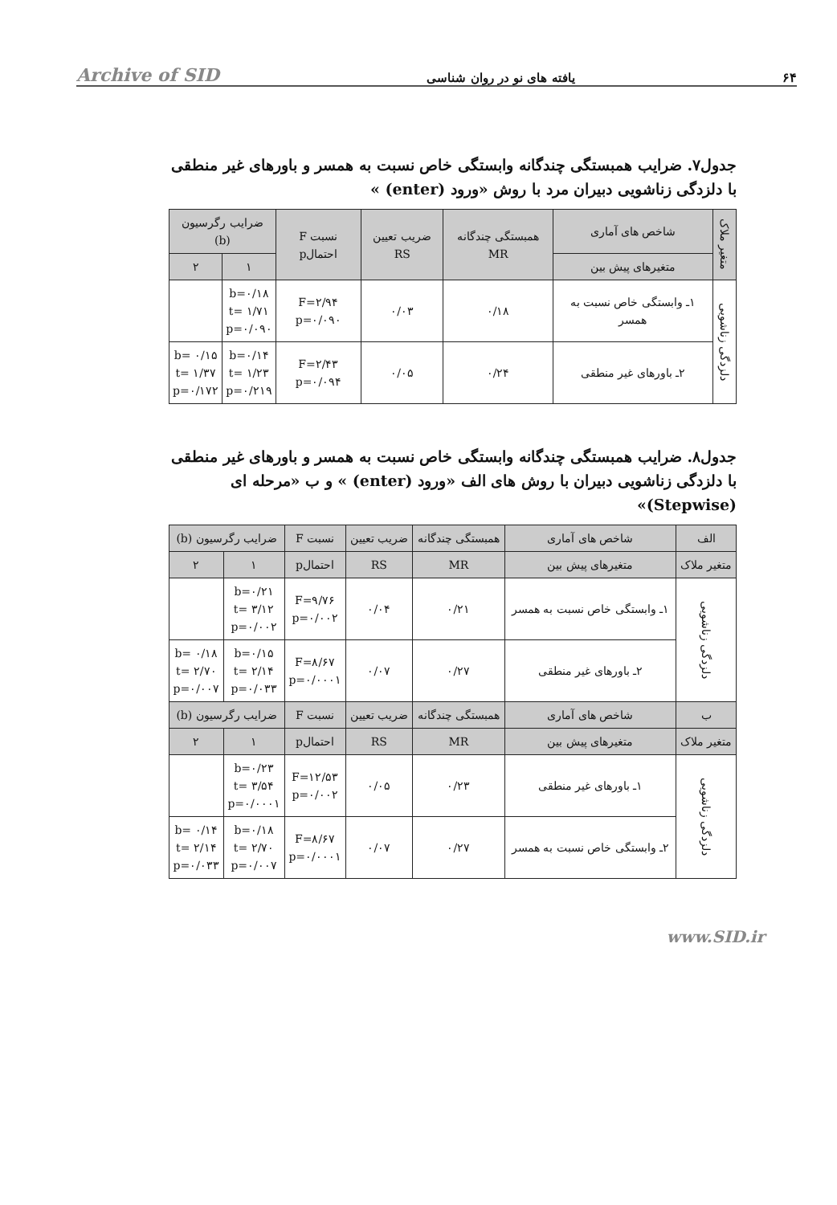Archive of SID یافته های نو در روان شناسی ۶۴
جدول۷. ضرایب همبستگی چندگانه وابستگی خاص نسبت به همسر و باورهای غیر منطقی با دلزدگی زناشویی دبیران مرد با روش «ورود (enter) »
| متغیر ملاک | شاخص های آماری | همبستگی چندگانه MR | ضریب تعیین RS | نسبت F احتمالp | ضرایب رگرسیون (b) | |
| --- | --- | --- | --- | --- | --- | --- |
| | متغیرهای پیش بین | | | | ۱ | ۲ |
| دلزدگی زناشویی | ۱ـ وابستگی خاص نسبت به همسر | ۰/۱۸ | ۰/۰۳ | F=۲/۹۴ p=۰/۰۹۰ | b=۰/۱۸ t= ۱/۷۱ p=۰/۰۹۰ | |
| | ۲ـ باورهای غیر منطقی | ۰/۲۴ | ۰/۰۵ | F=۲/۴۳ p=۰/۰۹۴ | b=۰/۱۴ t= ۱/۲۳ p=۰/۲۱۹ | b= ۰/۱۵ t= ۱/۳۷ p=۰/۱۷۲ |
جدول۸. ضرایب همبستگی چندگانه وابستگی خاص نسبت به همسر و باورهای غیر منطقی با دلزدگی زناشویی دبیران با روش های الف «ورود (enter) » و ب «مرحله ای (Stepwise)»
| الف | شاخص های آماری | همبستگی چندگانه | ضریب تعیین | نسبت F | ضرایب رگرسیون (b) | |
| --- | --- | --- | --- | --- | --- | --- |
| متغیر ملاک | متغیرهای پیش بین | MR | RS | احتمالp | ۱ | ۲ |
| دلزدگی زناشویی | ۱ـ وابستگی خاص نسبت به همسر | ۰/۲۱ | ۰/۰۴ | F=۹/۷۶ p=۰/۰۰۲ | b=۰/۲۱ t= ۳/۱۲ p=۰/۰۰۲ | |
| | ۲ـ باورهای غیر منطقی | ۰/۲۷ | ۰/۰۷ | F=۸/۶۷ p=۰/۰۰۰۱ | b=۰/۱۵ t= ۲/۱۴ p=۰/۰۳۳ | b= ۰/۱۸ t= ۲/۷۰ p=۰/۰۰۷ |
| ب | شاخص های آماری | همبستگی چندگانه | ضریب تعیین | نسبت F | ضرایب رگرسیون (b) | |
| متغیر ملاک | متغیرهای پیش بین | MR | RS | احتمالp | ۱ | ۲ |
| دلزدگی زناشویی | ۱ـ باورهای غیر منطقی | ۰/۲۳ | ۰/۰۵ | F=۱۲/۵۳ p=۰/۰۰۲ | b=۰/۲۳ t= ۳/۵۴ p=۰/۰۰۰۱ | |
| | ۲ـ وابستگی خاص نسبت به همسر | ۰/۲۷ | ۰/۰۷ | F=۸/۶۷ p=۰/۰۰۰۱ | b=۰/۱۸ t= ۲/۷۰ p=۰/۰۰۷ | b= ۰/۱۴ t= ۲/۱۴ p=۰/۰۳۳ |
www.SID.ir